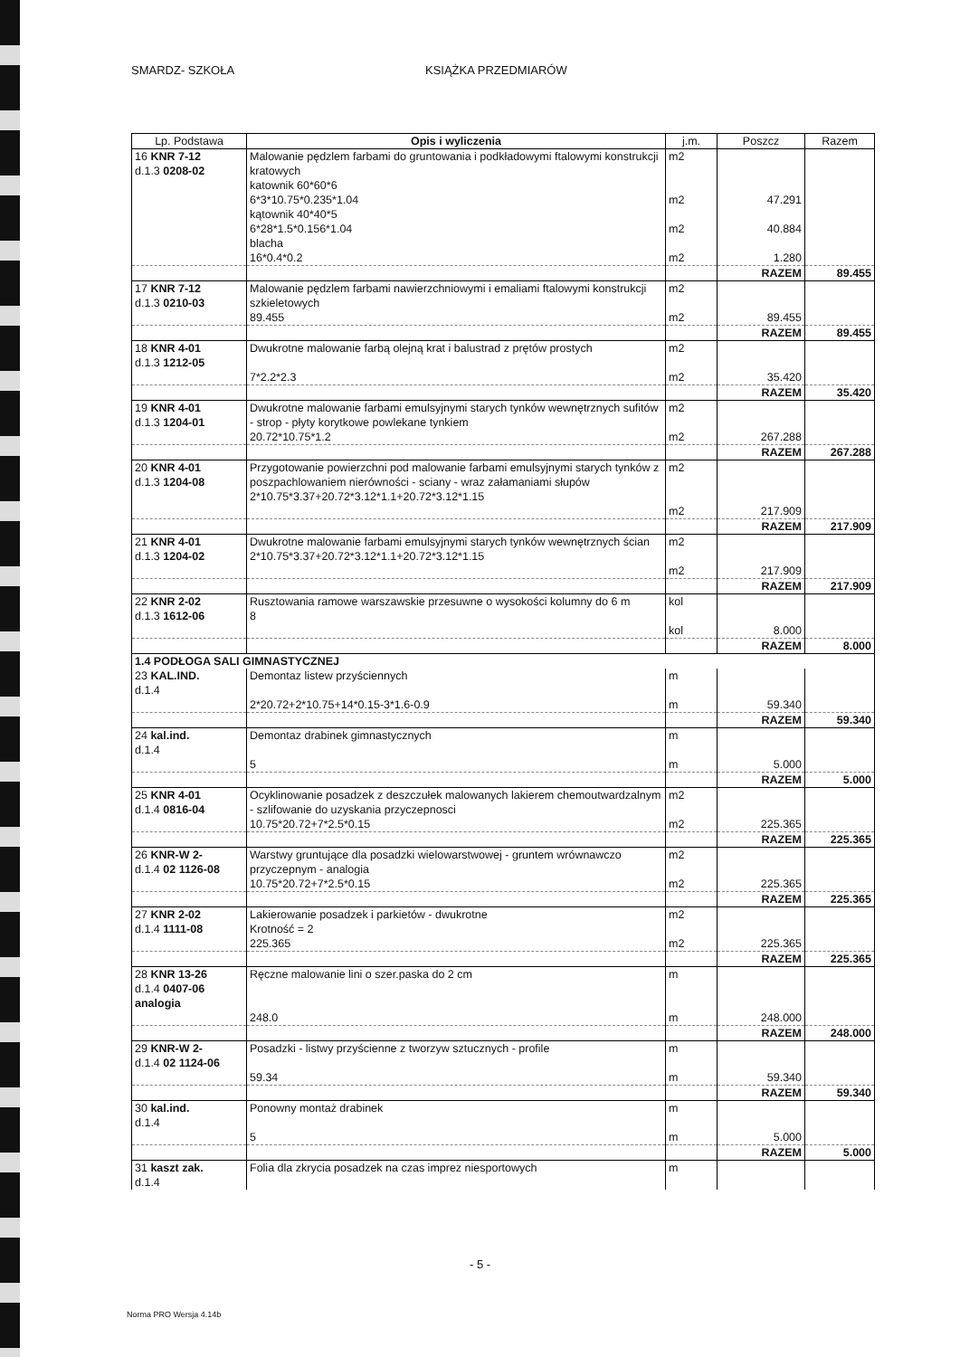SMARDZ- SZKOŁA KSIĄŻKA PRZEDMIARÓW
| Lp. Podstawa | Opis i wyliczenia | j.m. | Poszcz | Razem |
| --- | --- | --- | --- | --- |
| 16 KNR 7-12 d.1.3 0208-02 | Malowanie pędzlem farbami do gruntowania i podkładowymi ftalowymi konstrukcji kratowych katownik 60*60*6 6*3*10.75*0.235*1.04 kątownik 40*40*5 6*28*1.5*0.156*1.04 blacha 16*0.4*0.2 | m2 m2 m2 m2 | 47.291 40.884 1.280 | |
| | | | RAZEM | 89.455 |
| 17 KNR 7-12 d.1.3 0210-03 | Malowanie pędzlem farbami nawierzchniowymi i emaliami ftalowymi konstrukcji szkieletowych 89.455 | m2 m2 | 89.455 | |
| | | | RAZEM | 89.455 |
| 18 KNR 4-01 d.1.3 1212-05 | Dwukrotne malowanie farbą olejną krat i balustrad z prętów prostych 7*2.2*2.3 | m2 m2 | 35.420 | |
| | | | RAZEM | 35.420 |
| 19 KNR 4-01 d.1.3 1204-01 | Dwukrotne malowanie farbami emulsyjnymi starych tynków wewnętrznych sufitów - strop - płyty korytkowe powlekane tynkiem 20.72*10.75*1.2 | m2 m2 | 267.288 | |
| | | | RAZEM | 267.288 |
| 20 KNR 4-01 d.1.3 1204-08 | Przygotowanie powierzchni pod malowanie farbami emulsyjnymi starych tynków z poszpachlowaniem nierówności - sciany - wraz załamaniami słupów 2*10.75*3.37+20.72*3.12*1.1+20.72*3.12*1.15 | m2 m2 | 217.909 | |
| | | | RAZEM | 217.909 |
| 21 KNR 4-01 d.1.3 1204-02 | Dwukrotne malowanie farbami emulsyjnymi starych tynków wewnętrznych ścian 2*10.75*3.37+20.72*3.12*1.1+20.72*3.12*1.15 | m2 m2 | 217.909 | |
| | | | RAZEM | 217.909 |
| 22 KNR 2-02 d.1.3 1612-06 | Rusztowania ramowe warszawskie przesuwne o wysokości kolumny do 6 m 8 | kol kol | 8.000 | |
| | | | RAZEM | 8.000 |
| 1.4 PODŁOGA SALI GIMNASTYCZNEJ | | | | |
| 23 KAL.IND. d.1.4 | Demontaz listew przyściennych 2*20.72+2*10.75+14*0.15-3*1.6-0.9 | m m | 59.340 | |
| | | | RAZEM | 59.340 |
| 24 kal.ind. d.1.4 | Demontaz drabinek gimnastycznych 5 | m m | 5.000 | |
| | | | RAZEM | 5.000 |
| 25 KNR 4-01 d.1.4 0816-04 | Ocyklinowanie posadzek z deszczułek malowanych lakierem chemoutwardzalnym - szlifowanie do uzyskania przyczepnosci 10.75*20.72+7*2.5*0.15 | m2 m2 | 225.365 | |
| | | | RAZEM | 225.365 |
| 26 KNR-W 2- d.1.4 02 1126-08 | Warstwy gruntujące dla posadzki wielowarstwowej - gruntem wrównawczo przyczepnym - analogia 10.75*20.72+7*2.5*0.15 | m2 m2 | 225.365 | |
| | | | RAZEM | 225.365 |
| 27 KNR 2-02 d.1.4 1111-08 | Lakierowanie posadzek i parkietów - dwukrotne Krotność = 2 225.365 | m2 m2 | 225.365 | |
| | | | RAZEM | 225.365 |
| 28 KNR 13-26 d.1.4 0407-06 analogia | Ręczne malowanie lini o szer.paska do 2 cm 248.0 | m m | 248.000 | |
| | | | RAZEM | 248.000 |
| 29 KNR-W 2- d.1.4 02 1124-06 | Posadzki - listwy przyścienne z tworzyw sztucznych - profile 59.34 | m m | 59.340 | |
| | | | RAZEM | 59.340 |
| 30 kal.ind. d.1.4 | Ponowny montaż drabinek 5 | m m | 5.000 | |
| | | | RAZEM | 5.000 |
| 31 kaszt zak. d.1.4 | Folia dla zkrycia posadzek na czas imprez niesportowych | m | | |
- 5 -
Norma PRO Wersja 4.14b